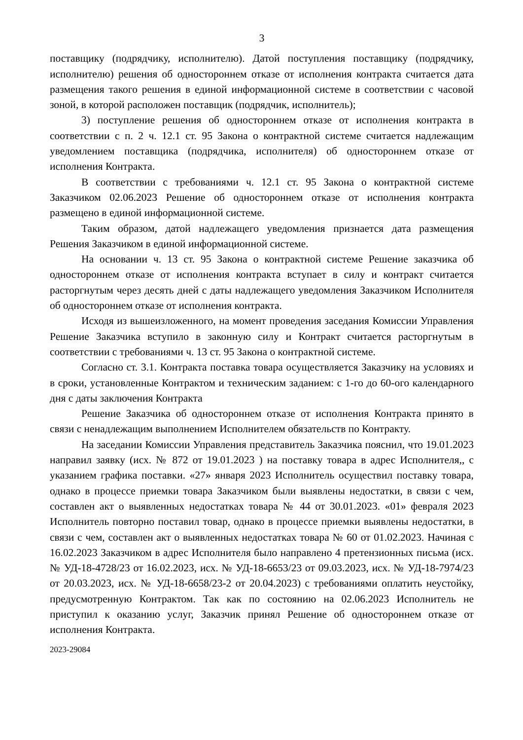3
поставщику (подрядчику, исполнителю). Датой поступления поставщику (подрядчику, исполнителю) решения об одностороннем отказе от исполнения контракта считается дата размещения такого решения в единой информационной системе в соответствии с часовой зоной, в которой расположен поставщик (подрядчик, исполнитель);
3) поступление решения об одностороннем отказе от исполнения контракта в соответствии с п. 2 ч. 12.1 ст. 95 Закона о контрактной системе считается надлежащим уведомлением поставщика (подрядчика, исполнителя) об одностороннем отказе от исполнения Контракта.
В соответствии с требованиями ч. 12.1 ст. 95 Закона о контрактной системе Заказчиком 02.06.2023 Решение об одностороннем отказе от исполнения контракта размещено в единой информационной системе.
Таким образом, датой надлежащего уведомления признается дата размещения Решения Заказчиком в единой информационной системе.
На основании ч. 13 ст. 95 Закона о контрактной системе Решение заказчика об одностороннем отказе от исполнения контракта вступает в силу и контракт считается расторгнутым через десять дней с даты надлежащего уведомления Заказчиком Исполнителя об одностороннем отказе от исполнения контракта.
Исходя из вышеизложенного, на момент проведения заседания Комиссии Управления Решение Заказчика вступило в законную силу и Контракт считается расторгнутым в соответствии с требованиями ч. 13 ст. 95 Закона о контрактной системе.
Согласно ст. 3.1. Контракта поставка товара осуществляется Заказчику на условиях и в сроки, установленные Контрактом и техническим заданием: с 1-го до 60-ого календарного дня с даты заключения Контракта
Решение Заказчика об одностороннем отказе от исполнения Контракта принято в связи с ненадлежащим выполнением Исполнителем обязательств по Контракту.
На заседании Комиссии Управления представитель Заказчика пояснил, что 19.01.2023 направил заявку (исх. № 872 от 19.01.2023 ) на поставку товара в адрес Исполнителя,, с указанием графика поставки. «27» января 2023 Исполнитель осуществил поставку товара, однако в процессе приемки товара Заказчиком были выявлены недостатки, в связи с чем, составлен акт о выявленных недостатках товара № 44 от 30.01.2023. «01» февраля 2023 Исполнитель повторно поставил товар, однако в процессе приемки выявлены недостатки, в связи с чем, составлен акт о выявленных недостатках товара № 60 от 01.02.2023. Начиная с 16.02.2023 Заказчиком в адрес Исполнителя было направлено 4 претензионных письма (исх. № УД-18-4728/23 от 16.02.2023, исх. № УД-18-6653/23 от 09.03.2023, исх. № УД-18-7974/23 от 20.03.2023, исх. № УД-18-6658/23-2 от 20.04.2023) с требованиями оплатить неустойку, предусмотренную Контрактом. Так как по состоянию на 02.06.2023 Исполнитель не приступил к оказанию услуг, Заказчик принял Решение об одностороннем отказе от исполнения Контракта.
2023-29084